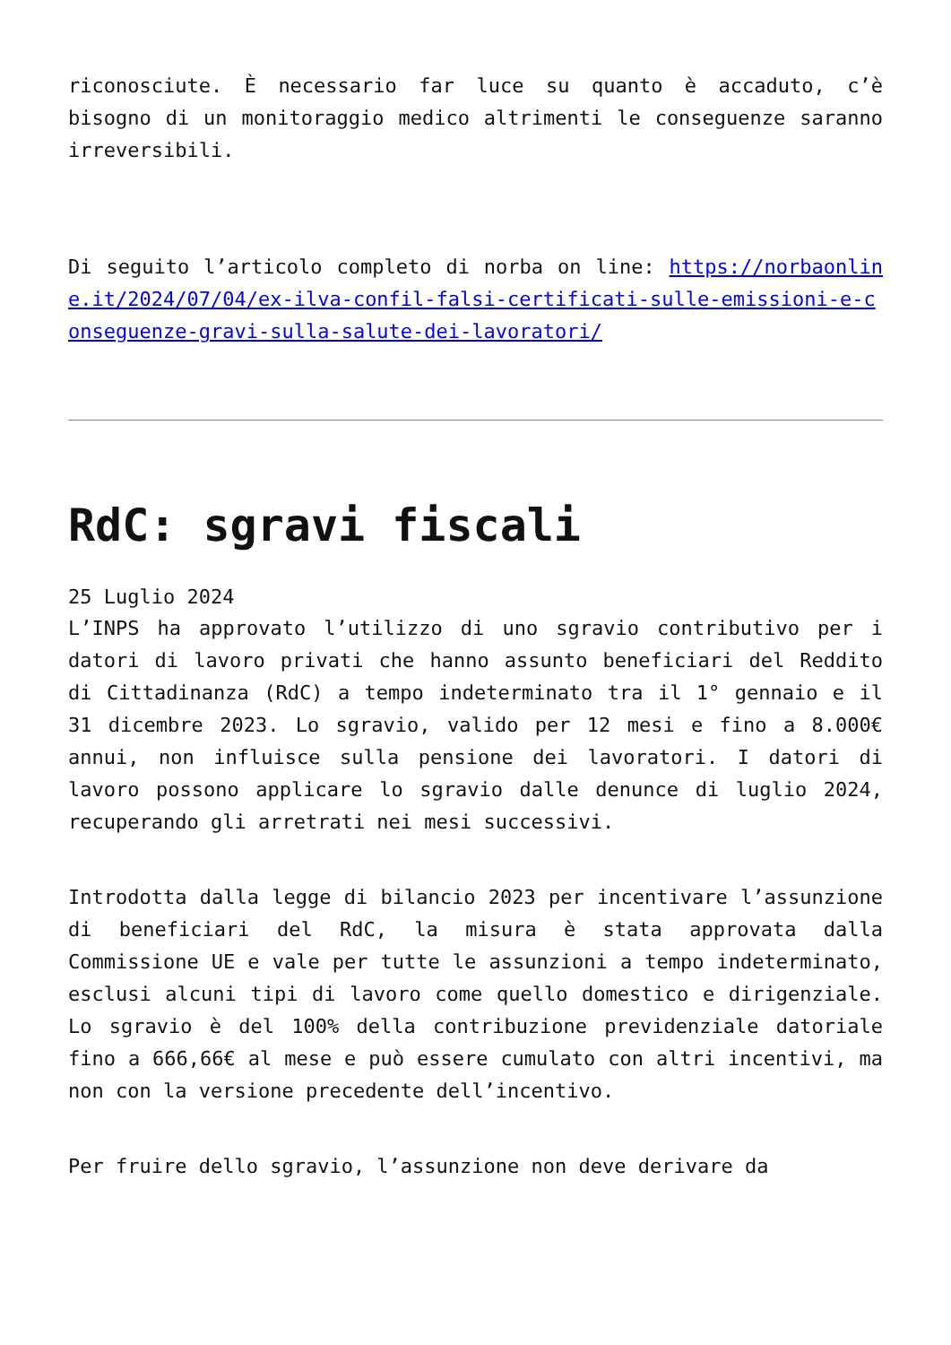riconosciute. È necessario far luce su quanto è accaduto, c’è bisogno di un monitoraggio medico altrimenti le conseguenze saranno irreversibili.
Di seguito l’articolo completo di norba on line: https://norbaonline.it/2024/07/04/ex-ilva-confil-falsi-certificati-sulle-emissioni-e-conseguenze-gravi-sulla-salute-dei-lavoratori/
RdC: sgravi fiscali
25 Luglio 2024
L’INPS ha approvato l’utilizzo di uno sgravio contributivo per i datori di lavoro privati che hanno assunto beneficiari del Reddito di Cittadinanza (RdC) a tempo indeterminato tra il 1° gennaio e il 31 dicembre 2023. Lo sgravio, valido per 12 mesi e fino a 8.000€ annui, non influisce sulla pensione dei lavoratori. I datori di lavoro possono applicare lo sgravio dalle denunce di luglio 2024, recuperando gli arretrati nei mesi successivi.
Introdotta dalla legge di bilancio 2023 per incentivare l’assunzione di beneficiari del RdC, la misura è stata approvata dalla Commissione UE e vale per tutte le assunzioni a tempo indeterminato, esclusi alcuni tipi di lavoro come quello domestico e dirigenziale. Lo sgravio è del 100% della contribuzione previdenziale datoriale fino a 666,66€ al mese e può essere cumulato con altri incentivi, ma non con la versione precedente dell’incentivo.
Per fruire dello sgravio, l’assunzione non deve derivare da